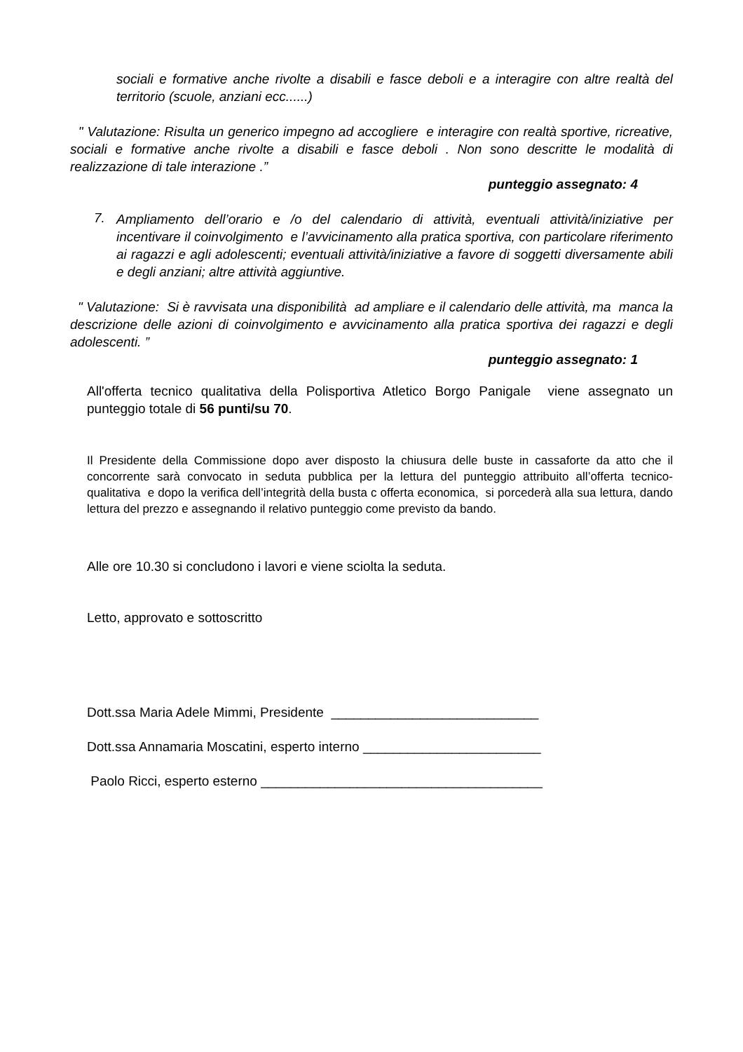sociali e formative anche rivolte a disabili e fasce deboli e a interagire con altre realtà del territorio (scuole, anziani ecc......)
" Valutazione: Risulta un generico impegno ad accogliere e interagire con realtà sportive, ricreative, sociali e formative anche rivolte a disabili e fasce deboli . Non sono descritte le modalità di realizzazione di tale interazione .”
punteggio assegnato: 4
7.
Ampliamento dell’orario e /o del calendario di attività, eventuali attività/iniziative per incentivare il coinvolgimento e l’avvicinamento alla pratica sportiva, con particolare riferimento ai ragazzi e agli adolescenti; eventuali attività/iniziative a favore di soggetti diversamente abili e degli anziani; altre attività aggiuntive.
" Valutazione: Si è ravvisata una disponibilità ad ampliare e il calendario delle attività, ma manca la descrizione delle azioni di coinvolgimento e avvicinamento alla pratica sportiva dei ragazzi e degli adolescenti. ”
punteggio assegnato: 1
All'offerta tecnico qualitativa della Polisportiva Atletico Borgo Panigale viene assegnato un punteggio totale di 56 punti/su 70.
Il Presidente della Commissione dopo aver disposto la chiusura delle buste in cassaforte da atto che il concorrente sarà convocato in seduta pubblica per la lettura del punteggio attribuito all’offerta tecnico-qualitativa e dopo la verifica dell’integrità della busta c offerta economica, si porcederà alla sua lettura, dando lettura del prezzo e assegnando il relativo punteggio come previsto da bando.
Alle ore 10.30 si concludono i lavori e viene sciolta la seduta.
Letto, approvato e sottoscritto
Dott.ssa Maria Adele Mimmi, Presidente ____________________________
Dott.ssa Annamaria Moscatini, esperto interno ________________________
Paolo Ricci, esperto esterno ______________________________________